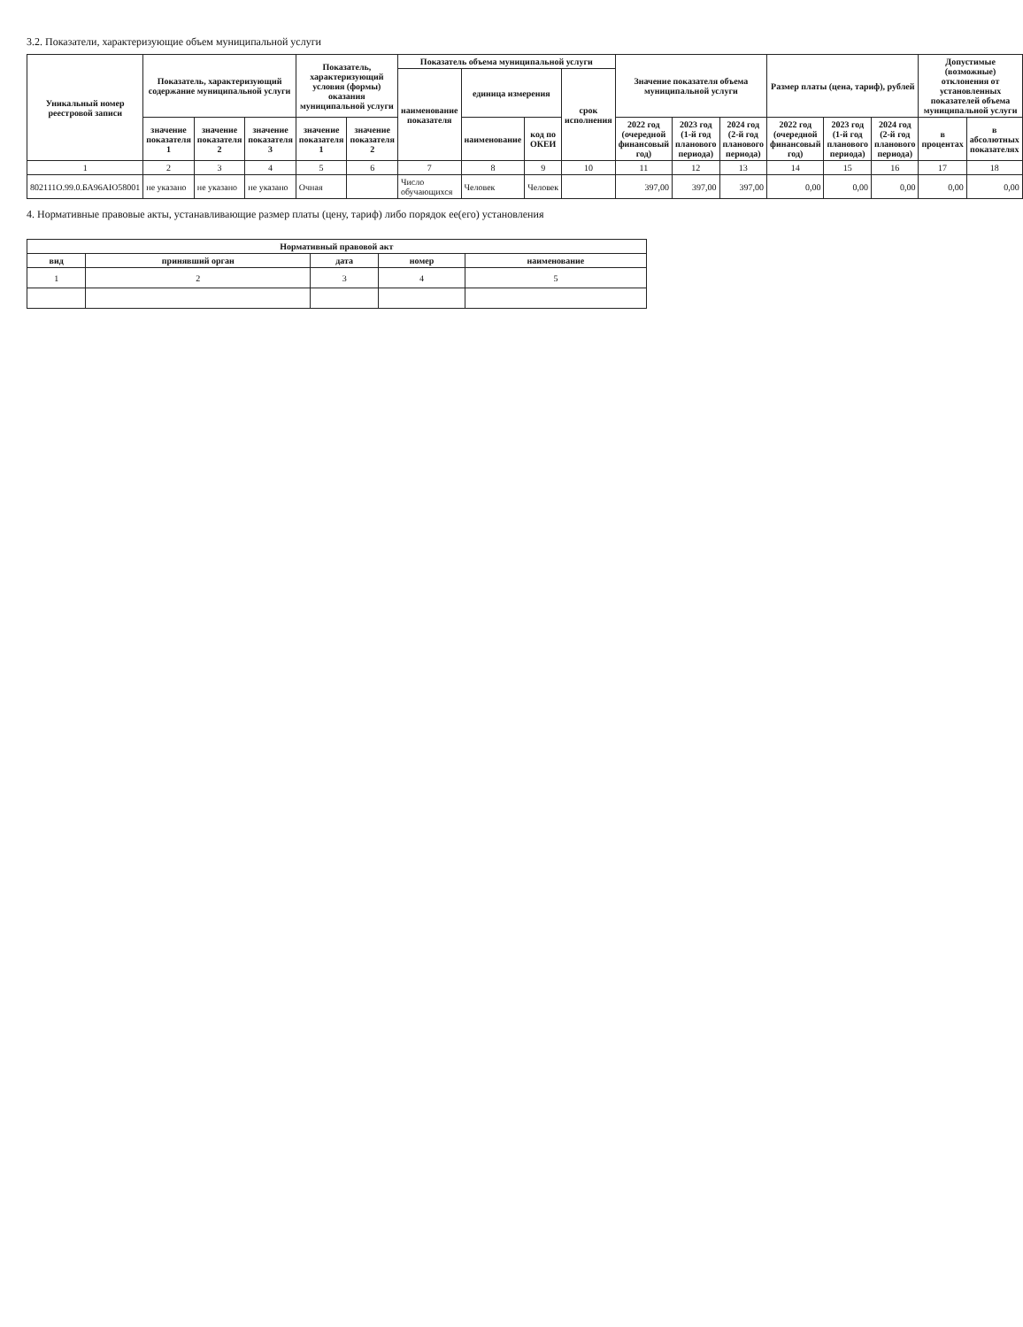3.2. Показатели, характеризующие объем муниципальной услуги
| Уникальный номер реестровой записи | Показатель, характеризующий содержание муниципальной услуги | | | Показатель, характеризующий условия (формы) оказания муниципальной услуги | | Показатель объема муниципальной услуги | | | | Значение показателя объема муниципальной услуги | | | Размер платы (цена, тариф), рублей | | | Допустимые (возможные) отклонения от установленных показателей объема муниципальной услуги | |
| --- | --- | --- | --- | --- | --- | --- | --- | --- | --- | --- | --- | --- | --- | --- | --- | --- | --- |
| | | | | | | наименование показателя | единица измерения | | срок исполнения | | | | | | | | |
| | значение показателя 1 | значение показателя 2 | значение показателя 3 | значение показателя 1 | значение показателя 2 | | наименование | код по ОКЕИ | | 2022 год (очередной финансовый год) | 2023 год (1-й год планового периода) | 2024 год (2-й год планового периода) | 2022 год (очередной финансовый год) | 2023 год (1-й год планового периода) | 2024 год (2-й год планового периода) | в процентах | в абсолютных показателях |
| 1 | 2 | 3 | 4 | 5 | 6 | 7 | 8 | 9 | 10 | 11 | 12 | 13 | 14 | 15 | 16 | 17 | 18 |
| 802111О.99.0.БА96АЮ58001 | не указано | не указано | не указано | Очная | | Число обучающихся | Человек | Человек | | 397,00 | 397,00 | 397,00 | 0,00 | 0,00 | 0,00 | 0,00 | 0,00 |
4. Нормативные правовые акты, устанавливающие размер платы (цену, тариф) либо порядок ее(его) установления
| Нормативный правовой акт | | | | |
| --- | --- | --- | --- | --- |
| вид | принявший орган | дата | номер | наименование |
| 1 | 2 | 3 | 4 | 5 |